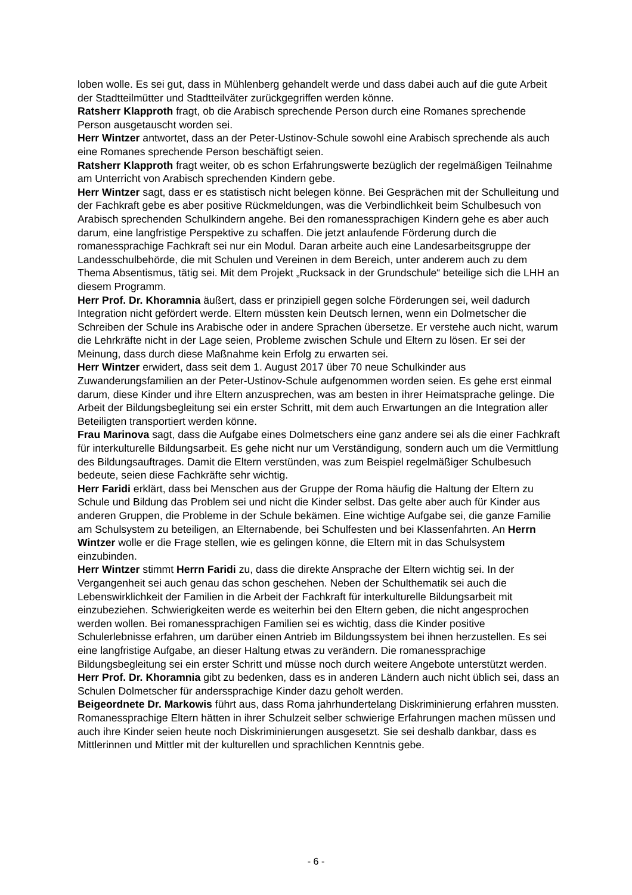loben wolle. Es sei gut, dass in Mühlenberg gehandelt werde und dass dabei auch auf die gute Arbeit der Stadtteilmütter und Stadtteilväter zurückgegriffen werden könne.
Ratsherr Klapproth fragt, ob die Arabisch sprechende Person durch eine Romanes sprechende Person ausgetauscht worden sei.
Herr Wintzer antwortet, dass an der Peter-Ustinov-Schule sowohl eine Arabisch sprechende als auch eine Romanes sprechende Person beschäftigt seien.
Ratsherr Klapproth fragt weiter, ob es schon Erfahrungswerte bezüglich der regelmäßigen Teilnahme am Unterricht von Arabisch sprechenden Kindern gebe.
Herr Wintzer sagt, dass er es statistisch nicht belegen könne. Bei Gesprächen mit der Schulleitung und der Fachkraft gebe es aber positive Rückmeldungen, was die Verbindlichkeit beim Schulbesuch von Arabisch sprechenden Schulkindern angehe. Bei den romanessprachigen Kindern gehe es aber auch darum, eine langfristige Perspektive zu schaffen. Die jetzt anlaufende Förderung durch die romanessprachige Fachkraft sei nur ein Modul. Daran arbeite auch eine Landesarbeitsgruppe der Landesschulbehörde, die mit Schulen und Vereinen in dem Bereich, unter anderem auch zu dem Thema Absentismus, tätig sei. Mit dem Projekt „Rucksack in der Grundschule“ beteilige sich die LHH an diesem Programm.
Herr Prof. Dr. Khoramnia äußert, dass er prinzipiell gegen solche Förderungen sei, weil dadurch Integration nicht gefördert werde. Eltern müssten kein Deutsch lernen, wenn ein Dolmetscher die Schreiben der Schule ins Arabische oder in andere Sprachen übersetze. Er verstehe auch nicht, warum die Lehrkräfte nicht in der Lage seien, Probleme zwischen Schule und Eltern zu lösen. Er sei der Meinung, dass durch diese Maßnahme kein Erfolg zu erwarten sei.
Herr Wintzer erwidert, dass seit dem 1. August 2017 über 70 neue Schulkinder aus Zuwanderungsfamilien an der Peter-Ustinov-Schule aufgenommen worden seien. Es gehe erst einmal darum, diese Kinder und ihre Eltern anzusprechen, was am besten in ihrer Heimatsprache gelinge. Die Arbeit der Bildungsbegleitung sei ein erster Schritt, mit dem auch Erwartungen an die Integration aller Beteiligten transportiert werden könne.
Frau Marinova sagt, dass die Aufgabe eines Dolmetschers eine ganz andere sei als die einer Fachkraft für interkulturelle Bildungsarbeit. Es gehe nicht nur um Verständigung, sondern auch um die Vermittlung des Bildungsauftrages. Damit die Eltern verstünden, was zum Beispiel regelmäßiger Schulbesuch bedeute, seien diese Fachkräfte sehr wichtig.
Herr Faridi erklärt, dass bei Menschen aus der Gruppe der Roma häufig die Haltung der Eltern zu Schule und Bildung das Problem sei und nicht die Kinder selbst. Das gelte aber auch für Kinder aus anderen Gruppen, die Probleme in der Schule bekämen. Eine wichtige Aufgabe sei, die ganze Familie am Schulsystem zu beteiligen, an Elternabende, bei Schulfesten und bei Klassenfahrten. An Herrn Wintzer wolle er die Frage stellen, wie es gelingen könne, die Eltern mit in das Schulsystem einzubinden.
Herr Wintzer stimmt Herrn Faridi zu, dass die direkte Ansprache der Eltern wichtig sei. In der Vergangenheit sei auch genau das schon geschehen. Neben der Schulthematik sei auch die Lebenswirklichkeit der Familien in die Arbeit der Fachkraft für interkulturelle Bildungsarbeit mit einzubeziehen. Schwierigkeiten werde es weiterhin bei den Eltern geben, die nicht angesprochen werden wollen. Bei romanessprachigen Familien sei es wichtig, dass die Kinder positive Schulerlebnisse erfahren, um darüber einen Antrieb im Bildungssystem bei ihnen herzustellen. Es sei eine langfristige Aufgabe, an dieser Haltung etwas zu verändern. Die romanessprachige Bildungsbegleitung sei ein erster Schritt und müsse noch durch weitere Angebote unterstützt werden.
Herr Prof. Dr. Khoramnia gibt zu bedenken, dass es in anderen Ländern auch nicht üblich sei, dass an Schulen Dolmetscher für anderssprachige Kinder dazu geholt werden.
Beigeordnete Dr. Markowis führt aus, dass Roma jahrhundertelang Diskriminierung erfahren mussten. Romanessprachige Eltern hätten in ihrer Schulzeit selber schwierige Erfahrungen machen müssen und auch ihre Kinder seien heute noch Diskriminierungen ausgesetzt. Sie sei deshalb dankbar, dass es Mittlerinnen und Mittler mit der kulturellen und sprachlichen Kenntnis gebe.
- 6 -